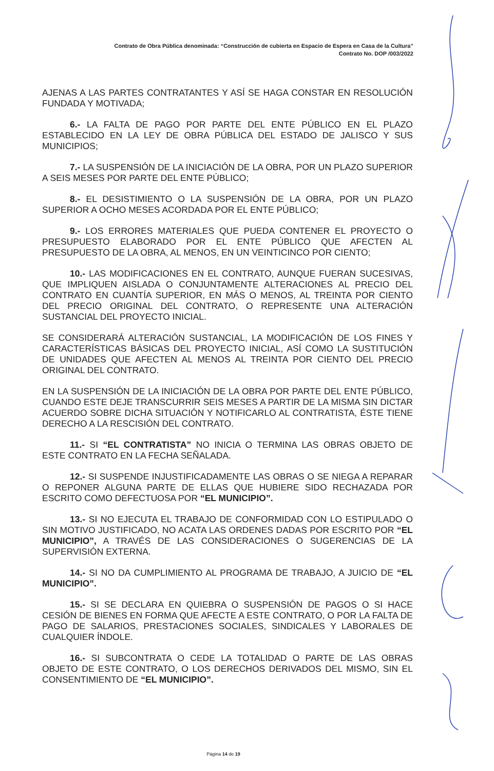Contrato de Obra Pública denominada: “Construcción de cubierta en Espacio de Espera en Casa de la Cultura”
Contrato No. DOP /003/2022
AJENAS A LAS PARTES CONTRATANTES Y ASÍ SE HAGA CONSTAR EN RESOLUCIÓN FUNDADA Y MOTIVADA;
6.- LA FALTA DE PAGO POR PARTE DEL ENTE PÚBLICO EN EL PLAZO ESTABLECIDO EN LA LEY DE OBRA PÚBLICA DEL ESTADO DE JALISCO Y SUS MUNICIPIOS;
7.- LA SUSPENSIÓN DE LA INICIACIÓN DE LA OBRA, POR UN PLAZO SUPERIOR A SEIS MESES POR PARTE DEL ENTE PÚBLICO;
8.- EL DESISTIMIENTO O LA SUSPENSIÓN DE LA OBRA, POR UN PLAZO SUPERIOR A OCHO MESES ACORDADA POR EL ENTE PÚBLICO;
9.- LOS ERRORES MATERIALES QUE PUEDA CONTENER EL PROYECTO O PRESUPUESTO ELABORADO POR EL ENTE PÚBLICO QUE AFECTEN AL PRESUPUESTO DE LA OBRA, AL MENOS, EN UN VEINTICINCO POR CIENTO;
10.- LAS MODIFICACIONES EN EL CONTRATO, AUNQUE FUERAN SUCESIVAS, QUE IMPLIQUEN AISLADA O CONJUNTAMENTE ALTERACIONES AL PRECIO DEL CONTRATO EN CUANTÍA SUPERIOR, EN MÁS O MENOS, AL TREINTA POR CIENTO DEL PRECIO ORIGINAL DEL CONTRATO, O REPRESENTE UNA ALTERACIÓN SUSTANCIAL DEL PROYECTO INICIAL.
SE CONSIDERARÁ ALTERACIÓN SUSTANCIAL, LA MODIFICACIÓN DE LOS FINES Y CARACTERÍSTICAS BÁSICAS DEL PROYECTO INICIAL, ASÍ COMO LA SUSTITUCIÓN DE UNIDADES QUE AFECTEN AL MENOS AL TREINTA POR CIENTO DEL PRECIO ORIGINAL DEL CONTRATO.
EN LA SUSPENSIÓN DE LA INICIACIÓN DE LA OBRA POR PARTE DEL ENTE PÚBLICO, CUANDO ESTE DEJE TRANSCURRIR SEIS MESES A PARTIR DE LA MISMA SIN DICTAR ACUERDO SOBRE DICHA SITUACIÓN Y NOTIFICARLO AL CONTRATISTA, ÉSTE TIENE DERECHO A LA RESCISIÓN DEL CONTRATO.
11.- SI “EL CONTRATISTA” NO INICIA O TERMINA LAS OBRAS OBJETO DE ESTE CONTRATO EN LA FECHA SEÑALADA.
12.- SI SUSPENDE INJUSTIFICADAMENTE LAS OBRAS O SE NIEGA A REPARAR O REPONER ALGUNA PARTE DE ELLAS QUE HUBIERE SIDO RECHAZADA POR ESCRITO COMO DEFECTUOSA POR “EL MUNICIPIO”.
13.- SI NO EJECUTA EL TRABAJO DE CONFORMIDAD CON LO ESTIPULADO O SIN MOTIVO JUSTIFICADO, NO ACATA LAS ORDENES DADAS POR ESCRITO POR “EL MUNICIPIO”, A TRAVÉS DE LAS CONSIDERACIONES O SUGERENCIAS DE LA SUPERVISIÓN EXTERNA.
14.- SI NO DA CUMPLIMIENTO AL PROGRAMA DE TRABAJO, A JUICIO DE “EL MUNICIPIO”.
15.- SI SE DECLARA EN QUIEBRA O SUSPENSIÓN DE PAGOS O SI HACE CESIÓN DE BIENES EN FORMA QUE AFECTE A ESTE CONTRATO, O POR LA FALTA DE PAGO DE SALARIOS, PRESTACIONES SOCIALES, SINDICALES Y LABORALES DE CUALQUIER ÍNDOLE.
16.- SI SUBCONTRATA O CEDE LA TOTALIDAD O PARTE DE LAS OBRAS OBJETO DE ESTE CONTRATO, O LOS DERECHOS DERIVADOS DEL MISMO, SIN EL CONSENTIMIENTO DE “EL MUNICIPIO”.
Página 14 de 19